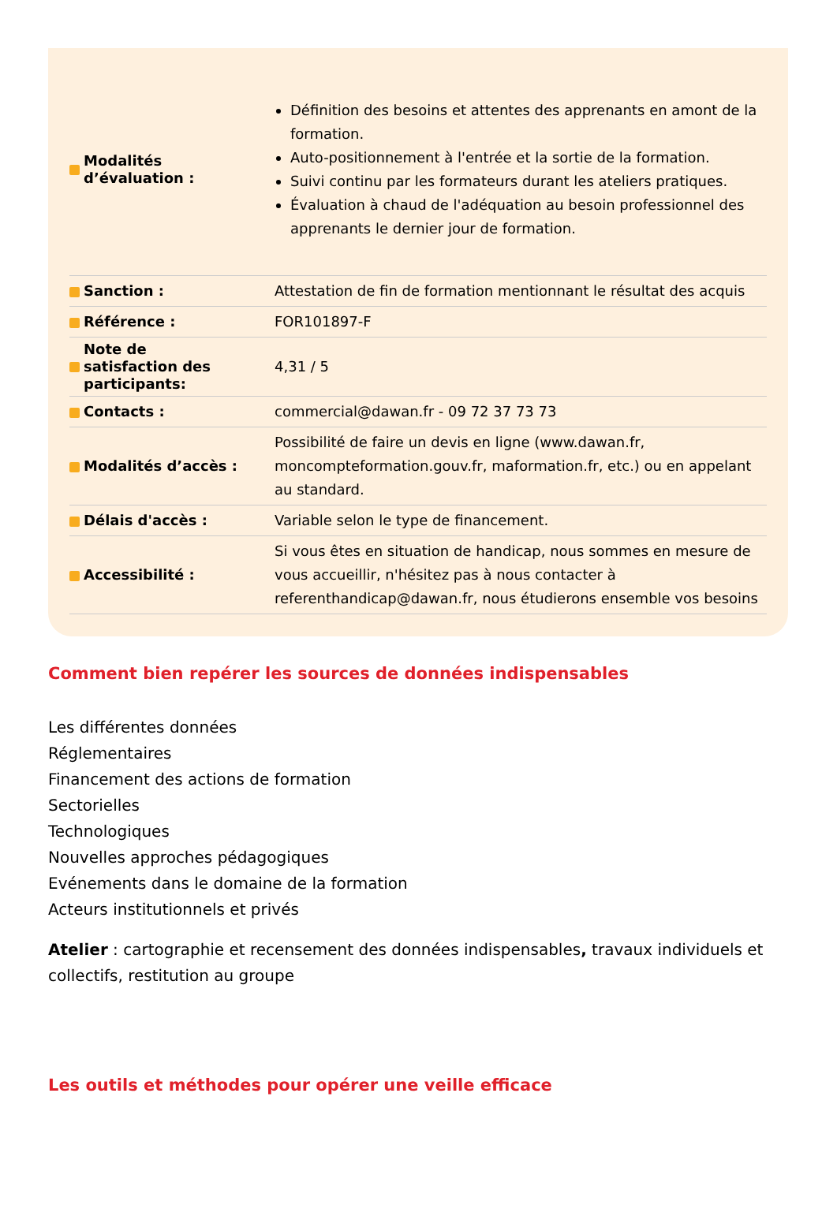| Modalités d’évaluation : | Définition des besoins et attentes des apprenants en amont de la formation. Auto-positionnement à l'entrée et la sortie de la formation. Suivi continu par les formateurs durant les ateliers pratiques. Évaluation à chaud de l'adéquation au besoin professionnel des apprenants le dernier jour de formation. |
| Sanction : | Attestation de fin de formation mentionnant le résultat des acquis |
| Référence : | FOR101897-F |
| Note de satisfaction des participants: | 4,31 / 5 |
| Contacts : | commercial@dawan.fr - 09 72 37 73 73 |
| Modalités d’accès : | Possibilité de faire un devis en ligne (www.dawan.fr, moncompteformation.gouv.fr, maformation.fr, etc.) ou en appelant au standard. |
| Délais d'accès : | Variable selon le type de financement. |
| Accessibilité : | Si vous êtes en situation de handicap, nous sommes en mesure de vous accueillir, n'hésitez pas à nous contacter à referenthandicap@dawan.fr, nous étudierons ensemble vos besoins |
Comment bien repérer les sources de données indispensables
Les différentes données
Réglementaires
Financement des actions de formation
Sectorielles
Technologiques
Nouvelles approches pédagogiques
Evénements dans le domaine de la formation
Acteurs institutionnels et privés
Atelier : cartographie et recensement des données indispensables, travaux individuels et collectifs, restitution au groupe
Les outils et méthodes pour opérer une veille efficace